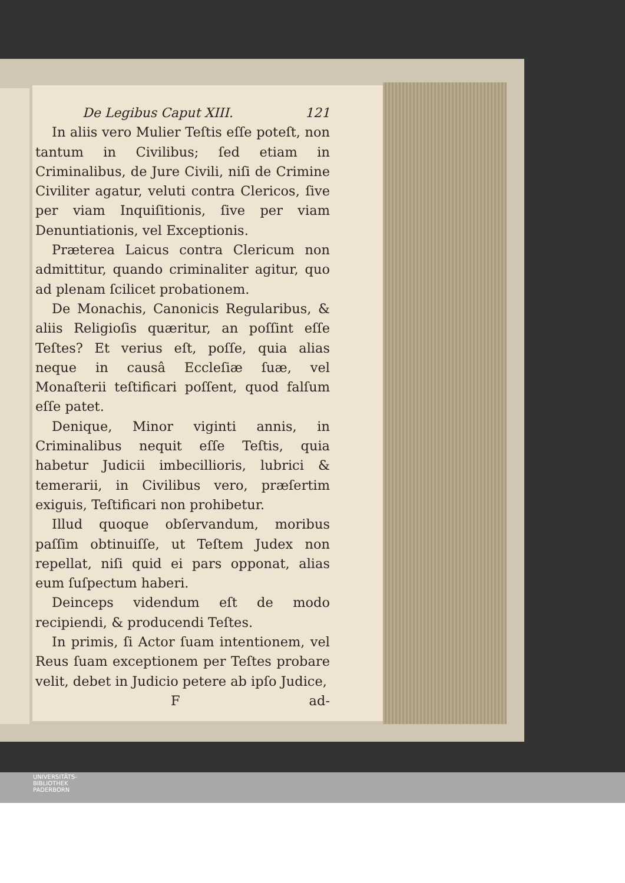De Legibus Caput XIII. 121
In aliis vero Mulier Teſtis eſſe poteſt, non tantum in Civilibus; ſed etiam in Criminalibus, de Jure Civili, niſi de Crimine Civiliter agatur, veluti contra Clericos, ſive per viam Inquiſitionis, ſive per viam Denuntiationis, vel Exceptionis.
Præterea Laicus contra Clericum non admittitur, quando criminaliter agitur, quo ad plenam ſcilicet probationem.
De Monachis, Canonicis Regularibus, & aliis Religioſis quæritur, an poſſint eſſe Teſtes? Et verius eſt, poſſe, quia alias neque in causâ Eccleſiæ ſuæ, vel Monaſterii teſtificari poſſent, quod falſum eſſe patet.
Denique, Minor viginti annis, in Criminalibus nequit eſſe Teſtis, quia habetur Judicii imbecillioris, lubrici & temerarii, in Civilibus vero, præſertim exiguis, Teſtificari non prohibetur.
Illud quoque obſervandum, moribus paſſim obtinuiſſe, ut Teſtem Judex non repellat, niſi quid ei pars opponat, alias eum ſuſpectum haberi.
Deinceps videndum eſt de modo recipiendi, & producendi Teſtes.
In primis, ſi Actor ſuam intentionem, vel Reus ſuam exceptionem per Teſtes probare velit, debet in Judicio petere ab ipſo Judice,
Fad-
UNIVERSITÄTS-
BIBLIOTHEK
PADERBORN